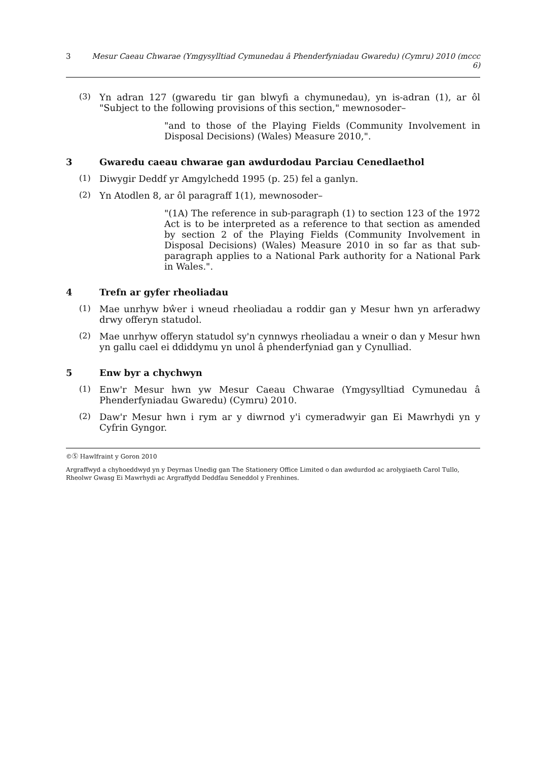3 Mesur Caeau Chwarae (Ymgysylltiad Cymunedau â Phenderfyniadau Gwaredu) (Cymru) 2010 (mccc 6)
(3)
Yn adran 127 (gwaredu tir gan blwyfi a chymunedau), yn is-adran (1), ar ôl "Subject to the following provisions of this section," mewnosoder–
"and to those of the Playing Fields (Community Involvement in Disposal Decisions) (Wales) Measure 2010,".
3 Gwaredu caeau chwarae gan awdurdodau Parciau Cenedlaethol
(1)
Diwygir Deddf yr Amgylchedd 1995 (p. 25) fel a ganlyn.
(2)
Yn Atodlen 8, ar ôl paragraff 1(1), mewnosoder–
"(1A) The reference in sub-paragraph (1) to section 123 of the 1972 Act is to be interpreted as a reference to that section as amended by section 2 of the Playing Fields (Community Involvement in Disposal Decisions) (Wales) Measure 2010 in so far as that sub-paragraph applies to a National Park authority for a National Park in Wales.".
4 Trefn ar gyfer rheoliadau
(1)
Mae unrhyw bŵer i wneud rheoliadau a roddir gan y Mesur hwn yn arferadwy drwy offeryn statudol.
(2)
Mae unrhyw offeryn statudol sy'n cynnwys rheoliadau a wneir o dan y Mesur hwn yn gallu cael ei ddiddymu yn unol â phenderfyniad gan y Cynulliad.
5 Enw byr a chychwyn
(1)
Enw'r Mesur hwn yw Mesur Caeau Chwarae (Ymgysylltiad Cymunedau â Phenderfyniadau Gwaredu) (Cymru) 2010.
(2)
Daw'r Mesur hwn i rym ar y diwrnod y'i cymeradwyir gan Ei Mawrhydi yn y Cyfrin Gyngor.
©Ⓢ Hawlfraint y Goron 2010
Argraffwyd a chyhoeddwyd yn y Deyrnas Unedig gan The Stationery Office Limited o dan awdurdod ac arolygiaeth Carol Tullo, Rheolwr Gwasg Ei Mawrhydi ac Argraffydd Deddfau Seneddol y Frenhines.